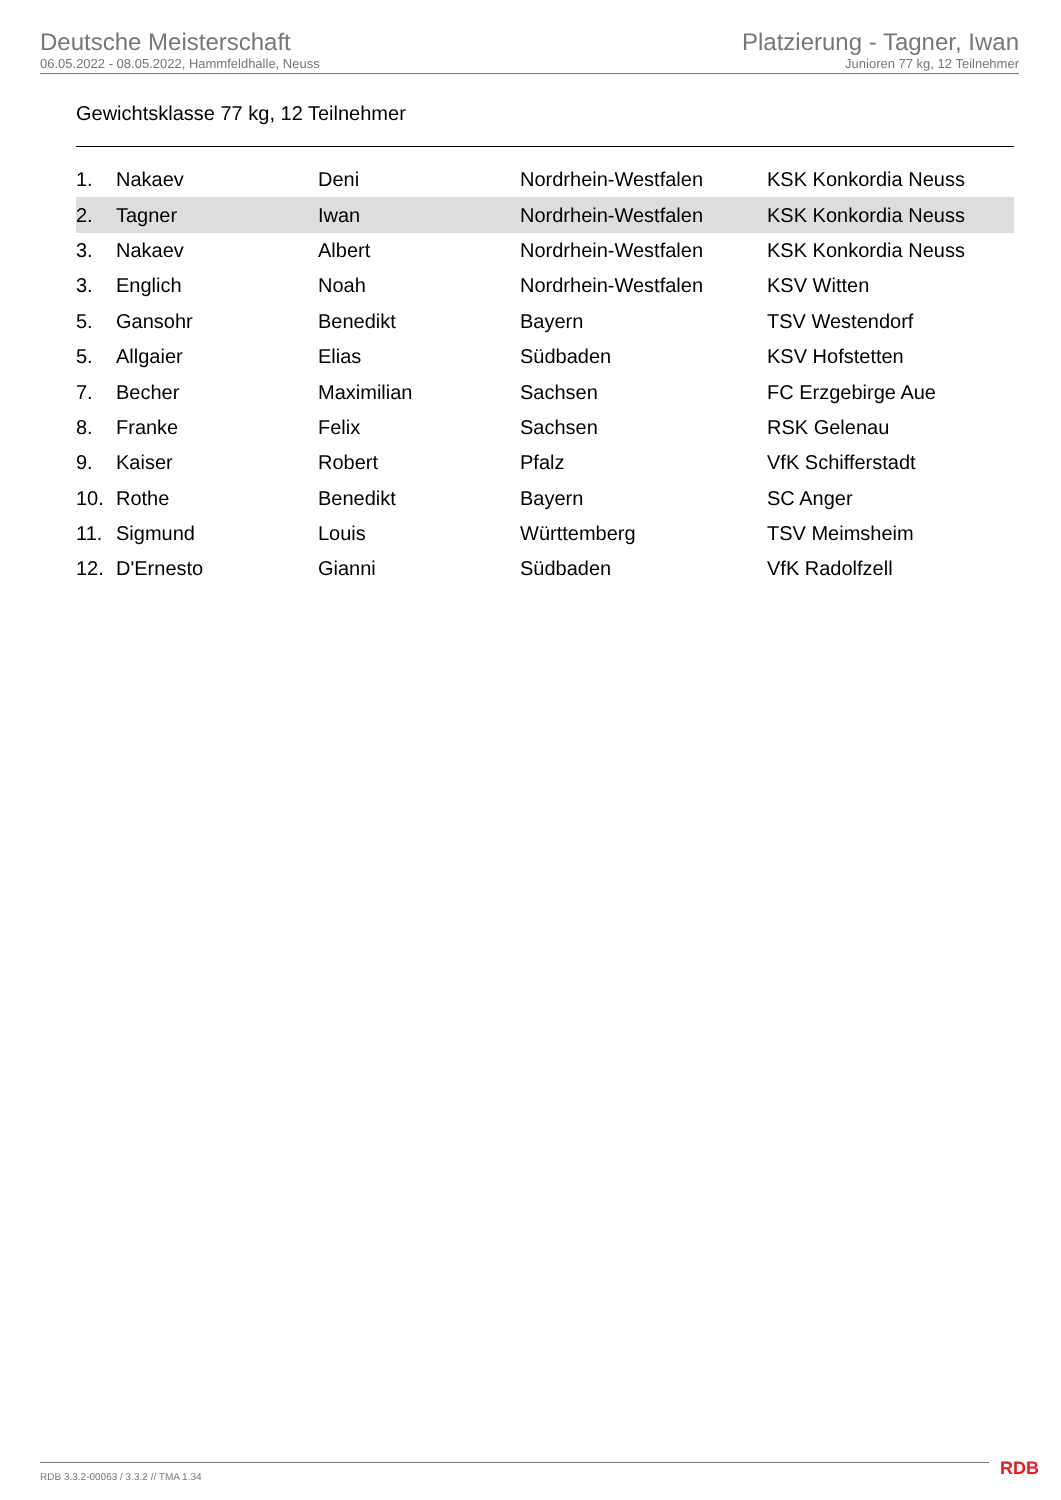Deutsche Meisterschaft
06.05.2022 - 08.05.2022, Hammfeldhalle, Neuss
Platzierung - Tagner, Iwan
Junioren 77 kg, 12 Teilnehmer
Gewichtsklasse 77 kg, 12 Teilnehmer
| 1. | Nakaev | Deni | Nordrhein-Westfalen | KSK Konkordia Neuss |
| 2. | Tagner | Iwan | Nordrhein-Westfalen | KSK Konkordia Neuss |
| 3. | Nakaev | Albert | Nordrhein-Westfalen | KSK Konkordia Neuss |
| 3. | Englich | Noah | Nordrhein-Westfalen | KSV Witten |
| 5. | Gansohr | Benedikt | Bayern | TSV Westendorf |
| 5. | Allgaier | Elias | Südbaden | KSV Hofstetten |
| 7. | Becher | Maximilian | Sachsen | FC Erzgebirge Aue |
| 8. | Franke | Felix | Sachsen | RSK Gelenau |
| 9. | Kaiser | Robert | Pfalz | VfK Schifferstadt |
| 10. | Rothe | Benedikt | Bayern | SC Anger |
| 11. | Sigmund | Louis | Württemberg | TSV Meimsheim |
| 12. | D'Ernesto | Gianni | Südbaden | VfK Radolfzell |
RDB 3.3.2-00063 / 3.3.2 // TMA 1.34
RDB